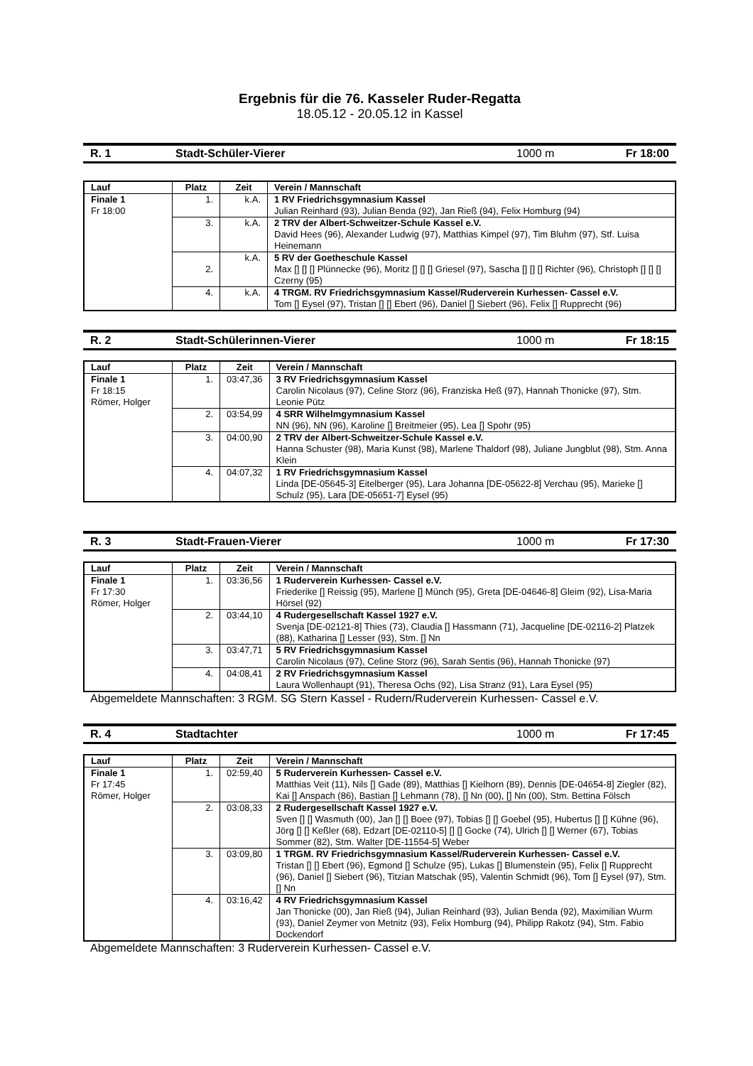Ergebnis für die 76. Kasseler Ruder-Regatta
18.05.12 - 20.05.12 in Kassel
R. 1 Stadt-Schüler-Vierer 1000 m Fr 18:00
| Lauf | Platz | Zeit | Verein / Mannschaft |
| --- | --- | --- | --- |
| Finale 1 Fr 18:00 | 1. | k.A. | 1 RV Friedrichsgymnasium Kassel Julian Reinhard (93), Julian Benda (92), Jan Rieß (94), Felix Homburg (94) |
| | 3. | k.A. | 2 TRV der Albert-Schweitzer-Schule Kassel e.V. David Hees (96), Alexander Ludwig (97), Matthias Kimpel (97), Tim Bluhm (97), Stf. Luisa Heinemann |
| | 2. | k.A. | 5 RV der Goetheschule Kassel Max [] [] [] Plünnecke (96), Moritz [] [] [] Griesel (97), Sascha [] [] [] Richter (96), Christoph [] [] [] Czerny (95) |
| | 4. | k.A. | 4 TRGM. RV Friedrichsgymnasium Kassel/Ruderverein Kurhessen- Cassel e.V. Tom [] Eysel (97), Tristan [] [] Ebert (96), Daniel [] Siebert (96), Felix [] Rupprecht (96) |
R. 2 Stadt-Schülerinnen-Vierer 1000 m Fr 18:15
| Lauf | Platz | Zeit | Verein / Mannschaft |
| --- | --- | --- | --- |
| Finale 1 Fr 18:15 Römer, Holger | 1. | 03:47,36 | 3 RV Friedrichsgymnasium Kassel Carolin Nicolaus (97), Celine Storz (96), Franziska Heß (97), Hannah Thonicke (97), Stm. Leonie Pütz |
| | 2. | 03:54,99 | 4 SRR Wilhelmgymnasium Kassel NN (96), NN (96), Karoline [] Breitmeier (95), Lea [] Spohr (95) |
| | 3. | 04:00,90 | 2 TRV der Albert-Schweitzer-Schule Kassel e.V. Hanna Schuster (98), Maria Kunst (98), Marlene Thaldorf (98), Juliane Jungblut (98), Stm. Anna Klein |
| | 4. | 04:07,32 | 1 RV Friedrichsgymnasium Kassel Linda [DE-05645-3] Eitelberger (95), Lara Johanna [DE-05622-8] Verchau (95), Marieke [] Schulz (95), Lara [DE-05651-7] Eysel (95) |
R. 3 Stadt-Frauen-Vierer 1000 m Fr 17:30
| Lauf | Platz | Zeit | Verein / Mannschaft |
| --- | --- | --- | --- |
| Finale 1 Fr 17:30 Römer, Holger | 1. | 03:36,56 | 1 Ruderverein Kurhessen- Cassel e.V. Friederike [] Reissig (95), Marlene [] Münch (95), Greta [DE-04646-8] Gleim (92), Lisa-Maria Hörsel (92) |
| | 2. | 03:44,10 | 4 Rudergesellschaft Kassel 1927 e.V. Svenja [DE-02121-8] Thies (73), Claudia [] Hassmann (71), Jacqueline [DE-02116-2] Platzek (88), Katharina [] Lesser (93), Stm. [] Nn |
| | 3. | 03:47,71 | 5 RV Friedrichsgymnasium Kassel Carolin Nicolaus (97), Celine Storz (96), Sarah Sentis (96), Hannah Thonicke (97) |
| | 4. | 04:08,41 | 2 RV Friedrichsgymnasium Kassel Laura Wollenhaupt (91), Theresa Ochs (92), Lisa Stranz (91), Lara Eysel (95) |
Abgemeldete Mannschaften: 3 RGM. SG Stern Kassel - Rudern/Ruderverein Kurhessen- Cassel e.V.
R. 4 Stadtachter 1000 m Fr 17:45
| Lauf | Platz | Zeit | Verein / Mannschaft |
| --- | --- | --- | --- |
| Finale 1 Fr 17:45 Römer, Holger | 1. | 02:59,40 | 5 Ruderverein Kurhessen- Cassel e.V. Matthias Veit (11), Nils [] Gade (89), Matthias [] Kielhorn (89), Dennis [DE-04654-8] Ziegler (82), Kai [] Anspach (86), Bastian [] Lehmann (78), [] Nn (00), [] Nn (00), Stm. Bettina Fölsch |
| | 2. | 03:08,33 | 2 Rudergesellschaft Kassel 1927 e.V. Sven [] [] Wasmuth (00), Jan [] [] Boee (97), Tobias [] [] Goebel (95), Hubertus [] [] Kühne (96), Jörg [] [] Keßler (68), Edzart [DE-02110-5] [] [] Gocke (74), Ulrich [] [] Werner (67), Tobias Sommer (82), Stm. Walter [DE-11554-5] Weber |
| | 3. | 03:09,80 | 1 TRGM. RV Friedrichsgymnasium Kassel/Ruderverein Kurhessen- Cassel e.V. Tristan [] [] Ebert (96), Egmond [] Schulze (95), Lukas [] Blumenstein (95), Felix [] Rupprecht (96), Daniel [] Siebert (96), Titzian Matschak (95), Valentin Schmidt (96), Tom [] Eysel (97), Stm. [] Nn |
| | 4. | 03:16,42 | 4 RV Friedrichsgymnasium Kassel Jan Thonicke (00), Jan Rieß (94), Julian Reinhard (93), Julian Benda (92), Maximilian Wurm (93), Daniel Zeymer von Metnitz (93), Felix Homburg (94), Philipp Rakotz (94), Stm. Fabio Dockendorf |
Abgemeldete Mannschaften: 3 Ruderverein Kurhessen- Cassel e.V.